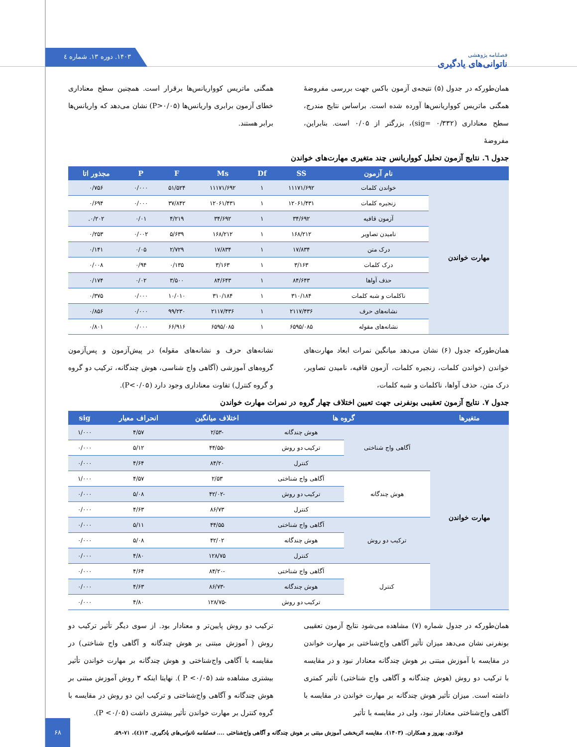۱۴۰۳. دوره ۱۳. شماره ٤
فصلنامه پژوهشی
ناتوانی‌های یادگیری
همان‌طورکه در جدول (۵) نتیجه‌ی آزمون باکس جهت بررسی مفروضهٔ همگنی ماتریس کوواریانس‌ها آورده شده است. براساس نتایج مندرج، سطح معناداری (sig= ۰/۳۳۲)، بزرگتر از ۰/۰۵ است. بنابراین، مفروضهٔ
همگنی ماتریس کوواریانس‌ها برقرار است. همچنین سطح معناداری خطای آزمون برابری واریانس‌ها (P>۰/۰۵) نشان می‌دهد که واریانس‌ها برابر هستند.
جدول ٦. نتایج آزمون تحلیل کوواریانس چند متغیری مهارت‌های خواندن
| | نام آزمون | SS | Df | Ms | F | P | مجذور اتا |
| --- | --- | --- | --- | --- | --- | --- | --- |
| مهارت خواندن | خواندن کلمات | ۱۱۱۷۱/۶۹۲ | ۱ | ۱۱۱۷۱/۶۹۲ | ۵۱/۵۲۴ | ۰/۰۰۰ | ۰/۷۵۶ |
| | زنجیره کلمات | ۱۲۰۶۱/۴۳۱ | ۱ | ۱۲۰۶۱/۴۳۱ | ۳۷/۸۴۲ | ۰/۰۰۰ | ۰/۶۹۴ |
| | آزمون قافیه | ۳۴/۶۹۲ | ۱ | ۳۴/۶۹۲ | ۴/۲۱۹ | ۰/۰۱ | ۰/۲۰۲. |
| | نامیدن تصاویر | ۱۶۸/۲۱۲ | ۱ | ۱۶۸/۲۱۲ | ۵/۶۳۹ | ۰/۰۰۲ | ۰/۲۵۳ |
| | درک متن | ۱۷/۸۳۴ | ۱ | ۱۷/۸۳۴ | ۲/۷۲۹ | ۰/۰۵ | ۰/۱۴۱ |
| | درک کلمات | ۳/۱۶۳ | ۱ | ۳/۱۶۳ | ۰/۱۳۵ | ۰/۹۴ | ۰/۰۰۸ |
| | حذف آواها | ۸۴/۶۴۳ | ۱ | ۸۴/۶۴۳ | ۳/۵۰۰ | ۰/۰۲ | ۰/۱۷۴ |
| | ناکلمات و شبه کلمات | ۳۱۰/۱۸۴ | ۱ | ۳۱۰/۱۸۴ | ۱۰/۰۱۰ | ۰/۰۰۰ | ۰/۳۷۵ |
| | نشانه‌های حرف | ۲۱۱۷/۴۳۶ | ۱ | ۲۱۱۷/۴۳۶ | ۹۹/۲۳۰ | ۰/۰۰۰ | ۰/۸۵۶ |
| | نشانه‌های مقوله | ۶۵۹۵/۰۸۵ | ۱ | ۶۵۹۵/۰۸۵ | ۶۶/۹۱۶ | ۰/۰۰۰ | ۰/۸۰۱ |
همان‌طورکه جدول (۶) نشان می‌دهد میانگین نمرات ابعاد مهارت‌های خواندن (خواندن کلمات، زنجیره کلمات، آزمون قافیه، نامیدن تصاویر، درک متن، حذف آواها، ناکلمات و شبه کلمات،
نشانه‌های حرف و نشانه‌های مقوله) در پیش‌آزمون و پس‌آزمون گروه‌های آموزشی (آگاهی واج شناسی، هوش چندگانه، ترکیب دو گروه و گروه کنترل) تفاوت معناداری وجود دارد (P<۰/۰۵).
جدول ۷. نتایج آزمون تعقیبی بونفرنی جهت تعیین اختلاف چهار گروه در نمرات مهارت خواندن
| متغیرها | گروه ها | | اختلاف میانگین | انحراف معیار | sig |
| --- | --- | --- | --- | --- | --- |
| مهارت خواندن | آگاهی واج شناختی | هوش چندگانه | -۲/۵۳ | ۴/۵۷ | ۱/۰۰۰ |
| | | ترکیب دو روش | -۴۴/۵۵ | ۵/۱۲ | ۰/۰۰۰ |
| | | کنترل | ۸۴/۲۰ | ۴/۶۴ | ۰/۰۰۰ |
| | هوش چندگانه | آگاهی واج شناختی | ۲/۵۳ | ۴/۵۷ | ۱/۰۰۰ |
| | | ترکیب دو روش | -۴۲/۰۲ | ۵/۰۸ | ۰/۰۰۰ |
| | | کنترل | ۸۶/۷۳ | ۴/۶۳ | ۰/۰۰۰ |
| | ترکیب دو روش | آگاهی واج شناختی | ۴۴/۵۵ | ۵/۱۱ | ۰/۰۰۰ |
| | | هوش چندگانه | ۴۲/۰۲ | ۵/۰۸ | ۰/۰۰۰ |
| | | کنترل | ۱۲۸/۷۵ | ۴/۸۰ | ۰/۰۰۰ |
| | کنترل | آگاهی واج شناختی | -۸۴/۲۰ | ۴/۶۴ | ۰/۰۰۰ |
| | | هوش چندگانه | -۸۶/۷۳ | ۴/۶۳ | ۰/۰۰۰ |
| | | ترکیب دو روش | -۱۲۸/۷۵ | ۴/۸۰ | ۰/۰۰۰ |
همان‌طورکه در جدول شماره (۷) مشاهده می‌شود نتایج آزمون تعقیبی بونفرنی نشان می‌دهد میزان تأثیر آگاهی واج‌شناختی بر مهارت خواندن در مقایسه با آموزش مبتنی بر هوش چندگانه معنادار نبود و در مقایسه با ترکیب دو روش (هوش چندگانه و آگاهی واج شناختی) تأثیر کمتری داشته است. میزان تأثیر هوش چندگانه بر مهارت خواندن در مقایسه با آگاهی واج‌شناختی معنادار نبود، ولی در مقایسه با تأثیر
ترکیب دو روش پایین‌تر و معنادار بود. از سوی دیگر تأثیر ترکیب دو روش ( آموزش مبتنی بر هوش چندگانه و آگاهی واج شناختی) در مقایسه با آگاهی واج‌شناختی و هوش چندگانه بر مهارت خواندن تأثیر بیشتری مشاهده شد (P <۰/۰۵ ). نهایتا اینکه ۳ روش آموزش مبتنی بر هوش چندگانه و آگاهی واج‌شناختی و ترکیب این دو روش در مقایسه با گروه کنترل بر مهارت خواندن تأثیر بیشتری داشت (P <۰/۰۵).
فولادی، بهروز و همکاران. (۱۴۰۳). مقایسه اثربخشی آموزش مبتنی بر هوش چندگانه و آگاهی واج‌شناختی .... فصلنامه ناتوانی‌های یادگیری. ۱۳(٤)، ۷۱-۵۹.
۶۸